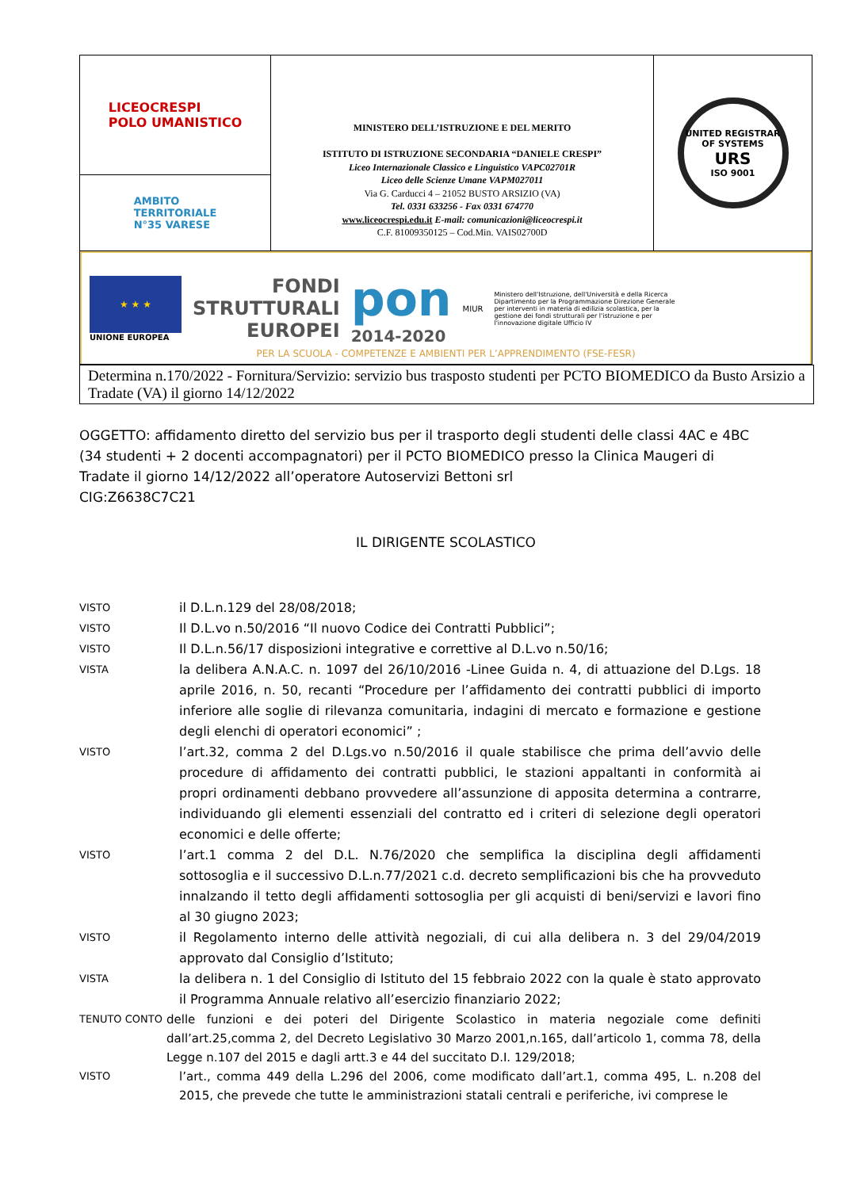| LICEOCRESPI POLO UMANISTICO AMBITO TERRITORIALE N°35 VARESE | MINISTERO DELL’ISTRUZIONE E DEL MERITO ISTITUTO DI ISTRUZIONE SECONDARIA “DANIELE CRESPI” Liceo Internazionale Classico e Linguistico VAPC02701R Liceo delle Scienze Umane VAPM027011 Via G. Carducci 4 – 21052 BUSTO ARSIZIO (VA) Tel. 0331 633256 - Fax 0331 674770 www.liceocrespi.edu.it E-mail: comunicazioni@liceocrespi.it C.F. 81009350125 – Cod.Min. VAIS02700D | UNITED REGISTRAR OF SYSTEMS URS ISO 9001 |
| ★ ★ ★ UNIONE EUROPEA FONDI STRUTTURALI EUROPEI pon 2014-2020 MIUR Ministero dell'Istruzione, dell'Università e della Ricerca Dipartimento per la Programmazione Direzione Generale per interventi in materia di edilizia scolastica, per la gestione dei fondi strutturali per l'istruzione e per l'innovazione digitale Ufficio IV PER LA SCUOLA - COMPETENZE E AMBIENTI PER L’APPRENDIMENTO (FSE-FESR) | | |
Determina n.170/2022 - Fornitura/Servizio: servizio bus trasposto studenti per PCTO BIOMEDICO da Busto Arsizio a Tradate (VA) il giorno 14/12/2022
OGGETTO: affidamento diretto del servizio bus per il trasporto degli studenti delle classi 4AC e 4BC (34 studenti + 2 docenti accompagnatori) per il PCTO BIOMEDICO presso la Clinica Maugeri di Tradate il giorno 14/12/2022 all’operatore Autoservizi Bettoni srl
CIG:Z6638C7C21
IL DIRIGENTE SCOLASTICO
VISTO
il D.L.n.129 del 28/08/2018;
VISTO
Il D.L.vo n.50/2016 “Il nuovo Codice dei Contratti Pubblici”;
VISTO
Il D.L.n.56/17 disposizioni integrative e correttive al D.L.vo n.50/16;
VISTA
la delibera A.N.A.C. n. 1097 del 26/10/2016 -Linee Guida n. 4, di attuazione del D.Lgs. 18 aprile 2016, n. 50, recanti “Procedure per l’affidamento dei contratti pubblici di importo inferiore alle soglie di rilevanza comunitaria, indagini di mercato e formazione e gestione degli elenchi di operatori economici” ;
VISTO
l’art.32, comma 2 del D.Lgs.vo n.50/2016 il quale stabilisce che prima dell’avvio delle procedure di affidamento dei contratti pubblici, le stazioni appaltanti in conformità ai propri ordinamenti debbano provvedere all’assunzione di apposita determina a contrarre, individuando gli elementi essenziali del contratto ed i criteri di selezione degli operatori economici e delle offerte;
VISTO
l’art.1 comma 2 del D.L. N.76/2020 che semplifica la disciplina degli affidamenti sottosoglia e il successivo D.L.n.77/2021 c.d. decreto semplificazioni bis che ha provveduto innalzando il tetto degli affidamenti sottosoglia per gli acquisti di beni/servizi e lavori fino al 30 giugno 2023;
VISTO
il Regolamento interno delle attività negoziali, di cui alla delibera n. 3 del 29/04/2019 approvato dal Consiglio d’Istituto;
VISTA
la delibera n. 1 del Consiglio di Istituto del 15 febbraio 2022 con la quale è stato approvato il Programma Annuale relativo all’esercizio finanziario 2022;
TENUTO CONTO
delle funzioni e dei poteri del Dirigente Scolastico in materia negoziale come definiti dall’art.25,comma 2, del Decreto Legislativo 30 Marzo 2001,n.165, dall’articolo 1, comma 78, della Legge n.107 del 2015 e dagli artt.3 e 44 del succitato D.I. 129/2018;
VISTO
l’art., comma 449 della L.296 del 2006, come modificato dall’art.1, comma 495, L. n.208 del 2015, che prevede che tutte le amministrazioni statali centrali e periferiche, ivi comprese le